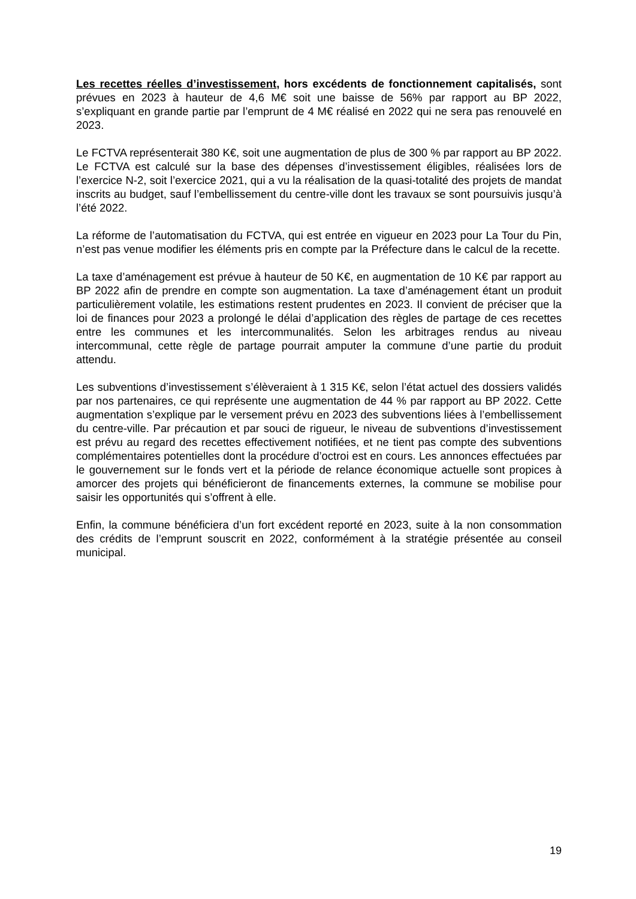Les recettes réelles d’investissement, hors excédents de fonctionnement capitalisés, sont prévues en 2023 à hauteur de 4,6 M€ soit une baisse de 56% par rapport au BP 2022, s’expliquant en grande partie par l’emprunt de 4 M€ réalisé en 2022 qui ne sera pas renouvelé en 2023.
Le FCTVA représenterait 380 K€, soit une augmentation de plus de 300 % par rapport au BP 2022. Le FCTVA est calculé sur la base des dépenses d’investissement éligibles, réalisées lors de l’exercice N-2, soit l’exercice 2021, qui a vu la réalisation de la quasi-totalité des projets de mandat inscrits au budget, sauf l’embellissement du centre-ville dont les travaux se sont poursuivis jusqu’à l’été 2022.
La réforme de l’automatisation du FCTVA, qui est entrée en vigueur en 2023 pour La Tour du Pin, n’est pas venue modifier les éléments pris en compte par la Préfecture dans le calcul de la recette.
La taxe d’aménagement est prévue à hauteur de 50 K€, en augmentation de 10 K€ par rapport au BP 2022 afin de prendre en compte son augmentation. La taxe d’aménagement étant un produit particulièrement volatile, les estimations restent prudentes en 2023. Il convient de préciser que la loi de finances pour 2023 a prolongé le délai d’application des règles de partage de ces recettes entre les communes et les intercommunalités. Selon les arbitrages rendus au niveau intercommunal, cette règle de partage pourrait amputer la commune d’une partie du produit attendu.
Les subventions d’investissement s’élèveraient à 1 315 K€, selon l’état actuel des dossiers validés par nos partenaires, ce qui représente une augmentation de 44 % par rapport au BP 2022. Cette augmentation s’explique par le versement prévu en 2023 des subventions liées à l’embellissement du centre-ville. Par précaution et par souci de rigueur, le niveau de subventions d’investissement est prévu au regard des recettes effectivement notifiées, et ne tient pas compte des subventions complémentaires potentielles dont la procédure d’octroi est en cours. Les annonces effectuées par le gouvernement sur le fonds vert et la période de relance économique actuelle sont propices à amorcer des projets qui bénéficieront de financements externes, la commune se mobilise pour saisir les opportunités qui s’offrent à elle.
Enfin, la commune bénéficiera d’un fort excédent reporté en 2023, suite à la non consommation des crédits de l’emprunt souscrit en 2022, conformément à la stratégie présentée au conseil municipal.
19